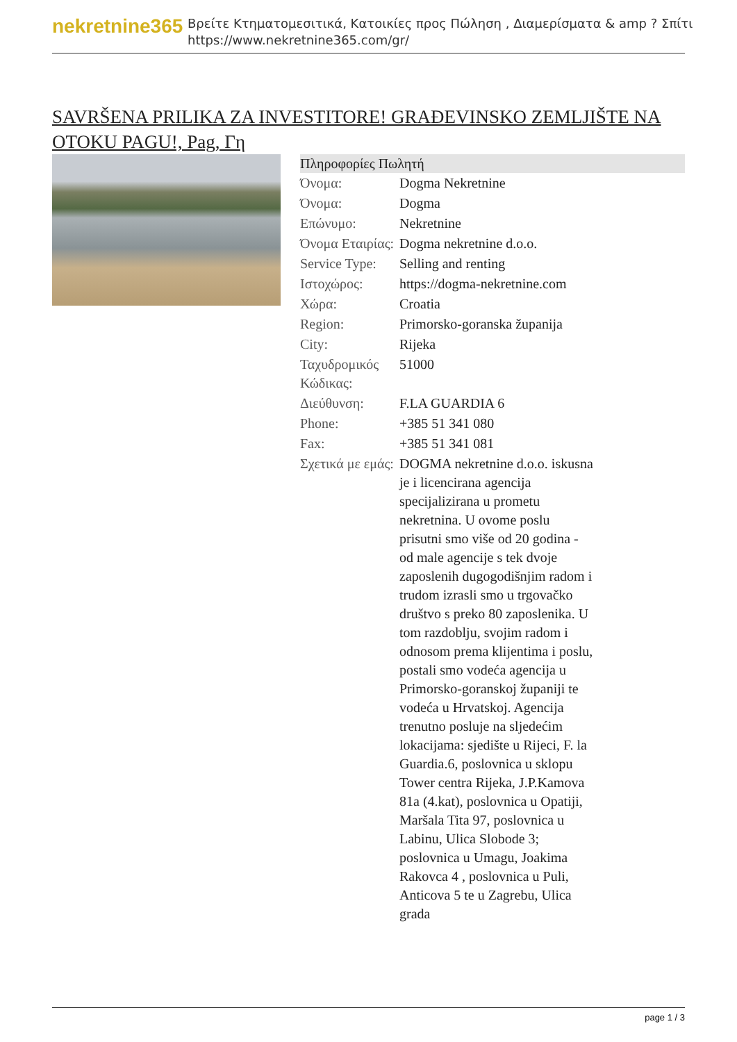nekretnine365
Βρείτε Κτηματομεσιτικά, Κατοικίες προς Πώληση , Διαμερίσματα & amp ? Σπίτι
https://www.nekretnine365.com/gr/
SAVRŠENA PRILIKA ZA INVESTITORE! GRAĐEVINSKO ZEMLJIŠTE NA OTOKU PAGU!, Pag, Γη
| Πληροφορίες Πωλητή | | |
| --- | --- | --- |
| Όνομα: | Dogma Nekretnine | |
| Όνομα: | Dogma | |
| Επώνυμο: | Nekretnine | |
| Όνομα Εταιρίας: | Dogma nekretnine d.o.o. | |
| Service Type: | Selling and renting | |
| Ιστοχώρος: | https://dogma-nekretnine.com | |
| Χώρα: | Croatia | |
| Region: | Primorsko-goranska županija | |
| City: | Rijeka | |
| Ταχυδρομικός Κώδικας: | 51000 | |
| Διεύθυνση: | F.LA GUARDIA 6 | |
| Phone: | +385 51 341 080 | |
| Fax: | +385 51 341 081 | |
| Σχετικά με εμάς: | DOGMA nekretnine d.o.o. iskusna je i licencirana agencija specijalizirana u prometu nekretnina. U ovome poslu prisutni smo više od 20 godina - od male agencije s tek dvoje zaposlenih dugogodišnjim radom i trudom izrasli smo u trgovačko društvo s preko 80 zaposlenika. U tom razdoblju, svojim radom i odnosom prema klijentima i poslu, postali smo vodeća agencija u Primorsko-goranskoj županiji te vodeća u Hrvatskoj. Agencija trenutno posluje na sljedećim lokacijama: sjedište u Rijeci, F. la Guardia.6, poslovnica u sklopu Tower centra Rijeka, J.P.Kamova 81a (4.kat), poslovnica u Opatiji, Maršala Tita 97, poslovnica u Labinu, Ulica Slobode 3; poslovnica u Umagu, Joakima Rakovca 4 , poslovnica u Puli, Anticova 5 te u Zagrebu, Ulica grada | |
page 1 / 3